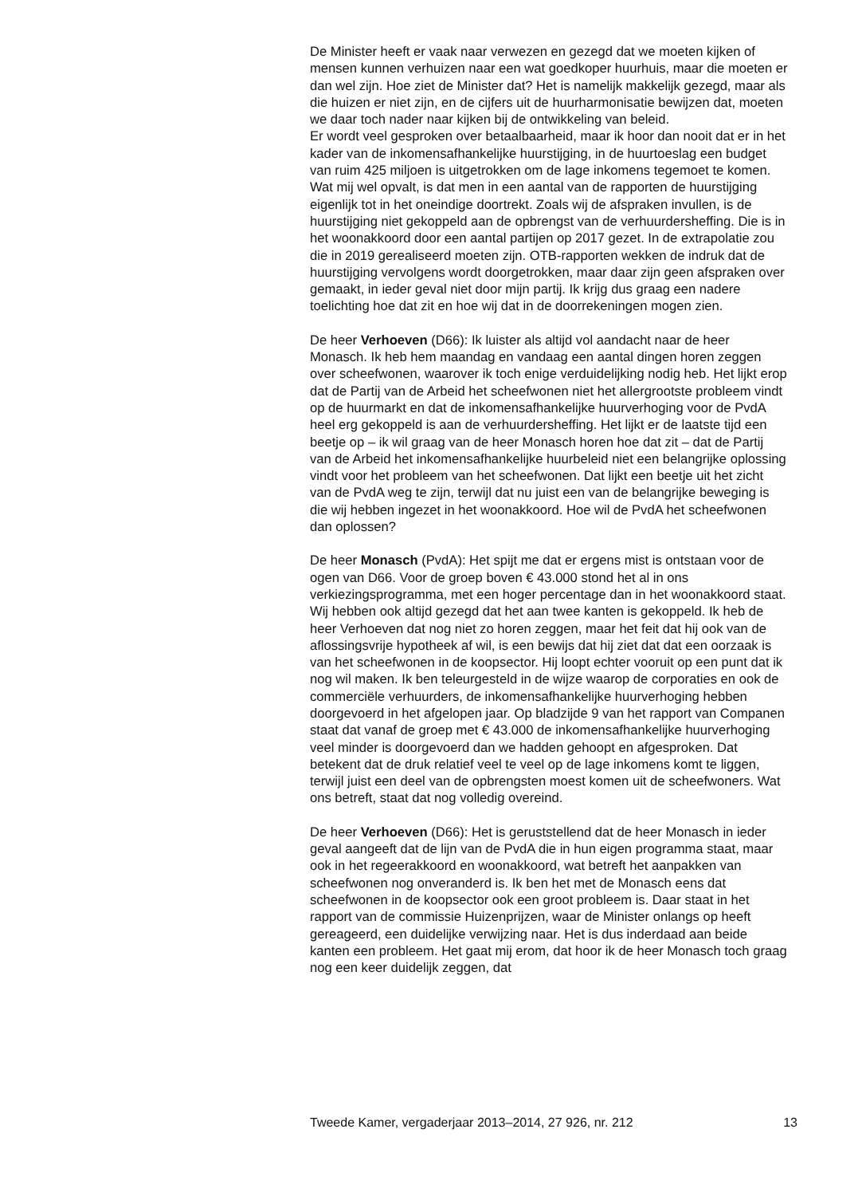De Minister heeft er vaak naar verwezen en gezegd dat we moeten kijken of mensen kunnen verhuizen naar een wat goedkoper huurhuis, maar die moeten er dan wel zijn. Hoe ziet de Minister dat? Het is namelijk makkelijk gezegd, maar als die huizen er niet zijn, en de cijfers uit de huurharmonisatie bewijzen dat, moeten we daar toch nader naar kijken bij de ontwikkeling van beleid.
Er wordt veel gesproken over betaalbaarheid, maar ik hoor dan nooit dat er in het kader van de inkomensafhankelijke huurstijging, in de huurtoeslag een budget van ruim 425 miljoen is uitgetrokken om de lage inkomens tegemoet te komen. Wat mij wel opvalt, is dat men in een aantal van de rapporten de huurstijging eigenlijk tot in het oneindige doortrekt. Zoals wij de afspraken invullen, is de huurstijging niet gekoppeld aan de opbrengst van de verhuurdersheffing. Die is in het woonakkoord door een aantal partijen op 2017 gezet. In de extrapolatie zou die in 2019 gerealiseerd moeten zijn. OTB-rapporten wekken de indruk dat de huurstijging vervolgens wordt doorgetrokken, maar daar zijn geen afspraken over gemaakt, in ieder geval niet door mijn partij. Ik krijg dus graag een nadere toelichting hoe dat zit en hoe wij dat in de doorrekeningen mogen zien.
De heer Verhoeven (D66): Ik luister als altijd vol aandacht naar de heer Monasch. Ik heb hem maandag en vandaag een aantal dingen horen zeggen over scheefwonen, waarover ik toch enige verduidelijking nodig heb. Het lijkt erop dat de Partij van de Arbeid het scheefwonen niet het allergrootste probleem vindt op de huurmarkt en dat de inkomensafhankelijke huurverhoging voor de PvdA heel erg gekoppeld is aan de verhuurdersheffing. Het lijkt er de laatste tijd een beetje op – ik wil graag van de heer Monasch horen hoe dat zit – dat de Partij van de Arbeid het inkomensafhankelijke huurbeleid niet een belangrijke oplossing vindt voor het probleem van het scheefwonen. Dat lijkt een beetje uit het zicht van de PvdA weg te zijn, terwijl dat nu juist een van de belangrijke beweging is die wij hebben ingezet in het woonakkoord. Hoe wil de PvdA het scheefwonen dan oplossen?
De heer Monasch (PvdA): Het spijt me dat er ergens mist is ontstaan voor de ogen van D66. Voor de groep boven € 43.000 stond het al in ons verkiezingsprogramma, met een hoger percentage dan in het woonakkoord staat. Wij hebben ook altijd gezegd dat het aan twee kanten is gekoppeld. Ik heb de heer Verhoeven dat nog niet zo horen zeggen, maar het feit dat hij ook van de aflossingsvrije hypotheek af wil, is een bewijs dat hij ziet dat dat een oorzaak is van het scheefwonen in de koopsector. Hij loopt echter vooruit op een punt dat ik nog wil maken. Ik ben teleurgesteld in de wijze waarop de corporaties en ook de commerciële verhuurders, de inkomensafhankelijke huurverhoging hebben doorgevoerd in het afgelopen jaar. Op bladzijde 9 van het rapport van Companen staat dat vanaf de groep met € 43.000 de inkomensafhankelijke huurverhoging veel minder is doorgevoerd dan we hadden gehoopt en afgesproken. Dat betekent dat de druk relatief veel te veel op de lage inkomens komt te liggen, terwijl juist een deel van de opbrengsten moest komen uit de scheefwoners. Wat ons betreft, staat dat nog volledig overeind.
De heer Verhoeven (D66): Het is geruststellend dat de heer Monasch in ieder geval aangeeft dat de lijn van de PvdA die in hun eigen programma staat, maar ook in het regeerakkoord en woonakkoord, wat betreft het aanpakken van scheefwonen nog onveranderd is. Ik ben het met de Monasch eens dat scheefwonen in de koopsector ook een groot probleem is. Daar staat in het rapport van de commissie Huizenprijzen, waar de Minister onlangs op heeft gereageerd, een duidelijke verwijzing naar. Het is dus inderdaad aan beide kanten een probleem. Het gaat mij erom, dat hoor ik de heer Monasch toch graag nog een keer duidelijk zeggen, dat
Tweede Kamer, vergaderjaar 2013–2014, 27 926, nr. 212 13